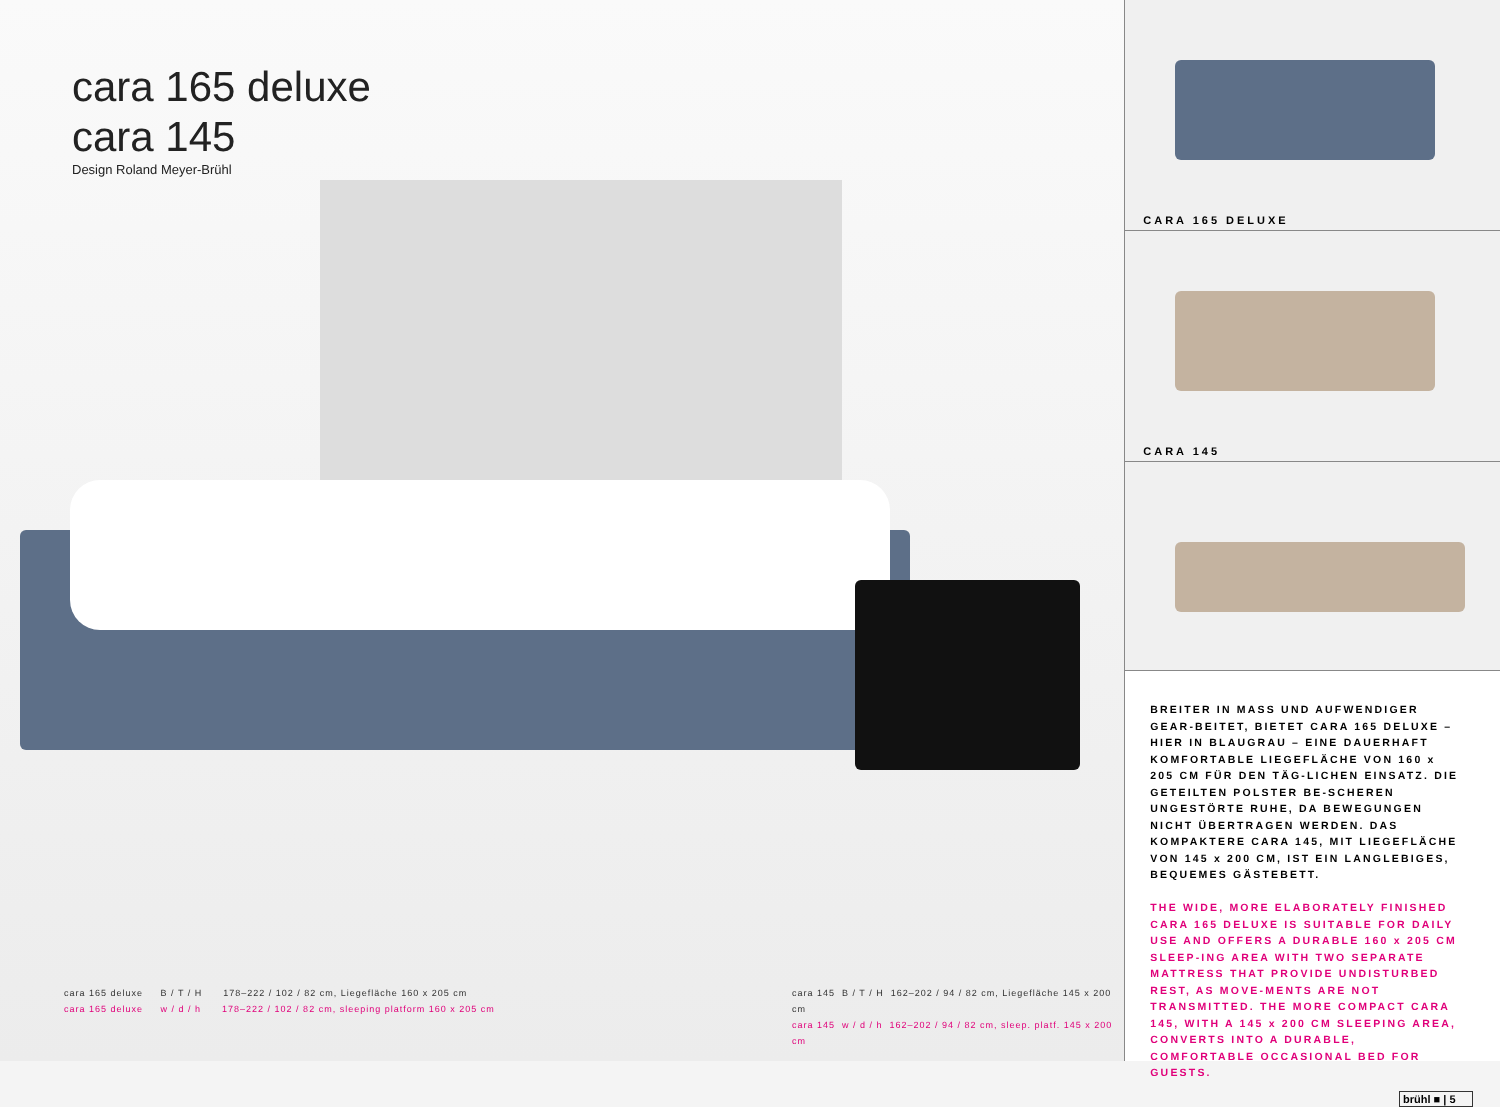cara 165 deluxe
cara 145
Design Roland Meyer-Brühl
cara 165 deluxe B / T / H 178–222 / 102 / 82 cm, Liegefläche 160 x 205 cm
cara 165 deluxe w / d / h 178–222 / 102 / 82 cm, sleeping platform 160 x 205 cm
cara 145 B / T / H 162–202 / 94 / 82 cm, Liegefläche 145 x 200 cm
cara 145 w / d / h 162–202 / 94 / 82 cm, sleep. platf. 145 x 200 cm
CARA 165 DELUXE
CARA 145
BREITER IN MASS UND AUFWENDIGER GEAR-BEITET, BIETET CARA 165 DELUXE – HIER IN BLAUGRAU – EINE DAUERHAFT KOMFORTABLE LIEGEFLÄCHE VON 160 x 205 CM FÜR DEN TÄG-LICHEN EINSATZ. DIE GETEILTEN POLSTER BE-SCHEREN UNGESTÖRTE RUHE, DA BEWEGUNGEN NICHT ÜBERTRAGEN WERDEN. DAS KOMPAKTERE CARA 145, MIT LIEGEFLÄCHE VON 145 x 200 CM, IST EIN LANGLEBIGES, BEQUEMES GÄSTEBETT.
THE WIDE, MORE ELABORATELY FINISHED CARA 165 DELUXE IS SUITABLE FOR DAILY USE AND OFFERS A DURABLE 160 x 205 CM SLEEP-ING AREA WITH TWO SEPARATE MATTRESS THAT PROVIDE UNDISTURBED REST, AS MOVE-MENTS ARE NOT TRANSMITTED. THE MORE COMPACT CARA 145, WITH A 145 x 200 CM SLEEPING AREA, CONVERTS INTO A DURABLE, COMFORTABLE OCCASIONAL BED FOR GUESTS.
brühl ■ | 5